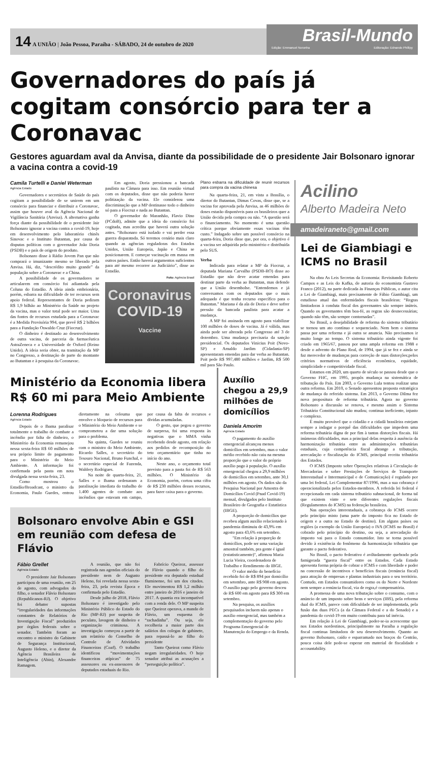14 A UNIÃO | João Pessoa, Paraíba - SÁBADO, 24 de outubro de 2020
Brasil-Mundo
Edição: Emmanuel Noronha Editoração: Ednando Phillipy
Governadores do país já cogitam consórcio para ter a Coronavac
Gestores aguardam aval da Anvisa, diante da possibilidade de o presidente Jair Bolsonaro ignorar a vacina contra a covid-19
Camila Turtelli e Daniel Weterman
Agência Estado
Governadores e secretários de Saúde do país cogitam a possibilidade de se unirem em um consórcio para financiar e distribuir a Coronavac, assim que houver aval da Agência Nacional de Vigilância Sanitária (Anvisa). A alternativa ganha força diante da possibilidade de o presidente Jair Bolsonaro ignorar a vacina contra a covid-19, hoje em desenvolvimento pelo laboratório chinês Sinovac e o Instituto Butantan, por causa de disputas políticas com o governador João Doria (PSDB) e o país de origem do produto.
Bolsonaro disse à Rádio Jovem Pan que não comprará o imunizante mesmo se liberado pela Anvisa. Há, diz, “descrédito muito grande” da população sobre a Coronavac e a China.
A possibilidade de os governadores se articularem em consórcio foi adiantada pela Coluna do Estadão. A ideia ainda embrionária, porém, esbarra na dificuldade de ter recursos sem apoio federal. Representantes de Doria pediram R$ 1,9 bilhão ao Ministério da Saúde no projeto da vacina, mas o valor total pode ser maior. Uma das fontes de recursos estudada para a Coronavac é a Medida Provisória 994, que prevê R$ 2 bilhões para a Fundação Oswaldo Cruz (Fiocruz).
O dinheiro é destinado ao desenvolvimento de outra vacina, de parceria da farmacêutica AstraZeneca e a Universidade de Oxford (Reino Unido). A ideia seria obter, na tramitação da MP no Congresso, a destinação de parte do montante ao Butantan e à pesquisa da Coronavac.
Em agosto, Doria pressionou a bancada paulista na Câmara para isso. Em reunião virtual com os deputados, disse que não poderia haver politização da vacina. Ele considerou uma discriminação que a MP destinasse todo o dinheiro só para a Fiocruz e nada ao Butantan.
O governador do Maranhão, Flavio Dino (PCdoB), admite que a ideia do consórcio foi cogitada, mas acredita que haverá outra solução antes. “Bolsonaro está isolado e vai perder essa guerra disparatada. Só teremos cenário mais claro quando as agências reguladoras dos Estados Unidos, União Europeia, Japão e China se posicionarem. E começar vacinação em massa em outros países. Então haverá argumentos suficientes para até mesmo recorrer ao Judiciário”, disse ao Estadão.
Foto: Agência Brasil
Coronavirus
COVID-19
Vaccine
Plano esbarra na dificuldade de reunir recursos para compra da vacina chinesa
Na quarta-feira, 21, em vista a Brasília, o diretor do Butantan, Dimas Covas, disse que, se a vacina for aprovada pela Anvisa, as 46 milhões de doses estarão disponíveis para os brasileiros quer a União decida pela compra ou não. “A questão será o financiamento. No momento é uma questão crítica porque obviamente essas vacinas têm custo.” Indagado sobre um possível consórcio na quarta-feira, Doria disse que, por ora, o objetivo é a vacina ser adquirida pelo ministério e distribuída pelo SUS.
Verba
Indicada para relatar a MP da Fiocruz, a deputada Mariana Carvalho (PSDB-RO) disse ao Estadão que não deve acatar emendas para destinar parte da verba ao Butantan, mas defende que a União desembolse. “Entendemos e já conversamos com os deputados que o mais adequado é que tenha recurso específico para o Butantan.” Mariana é da ala de Doria e deve sofrer pressão da bancada paulista para acatar a mudança.
A MP foi assinada em agosto para viabilizar 100 milhões de doses de vacina. Já é válida, mas ainda pode ser alterada pelo Congresso até 3 de dezembro. Uma mudança precisaria da sanção presidencial. Os deputados Vinicius Poit (Novo-SP) e Arnaldo Jardim (Cidadania-SP) apresentaram emendas para dar verba ao Butantan. Poit pede R$ 997,480 milhões e Jardim, R$ 500 mil para São Paulo.
Ministério da Economia libera R$ 60 mi para Meio Ambiente
Lorenna Rodrigues
Agência Estado
Depois de o Ibama paralisar totalmente o trabalho de combate a incêndio por falta de dinheiro, o Ministério da Economia remanejou nessa sexta-feira R$ 60 milhões de seu próprio limite de pagamento para o Ministério do Meio Ambiente. A informação foi confirmada pela pasta em nota divulgada nessa sexta-feira, 23.
Como mostrou o Estadão/Broadcast, o ministro da Economia, Paulo Guedes, entrou diretamente na celeuma que envolve o bloqueio de recursos para o Ministério do Meio Ambiente e se comprometeu a dar uma solução para o problema.
Na quinta, Guedes se reuniu com o ministro do Meio Ambiente, Ricardo Salles, o secretário do Tesouro Nacional, Bruno Funchal, e o secretário especial de Fazenda, Waldery Rodrigues.
Na noite de quarta-feira, 21, Salles e o Ibama ordenaram a paralisação imediata do trabalho de 1.400 agentes de combate aos incêndios que estavam em campo, por causa da falta de recursos e dívidas acumuladas.
O gesto, que pegou o governo de surpresa, foi uma resposta às negativas que o MMA vinha recebendo desde agosto, em relação aos pedidos de recomposição do teto orçamentário que tinha no início do ano.
Neste ano, o orçamento total previsto para a pasta foi de R$ 563 milhões. O Ministério da Economia, porém, cortou uma cifra de R$ 230 milhões desses recursos, para fazer caixa para o governo.
Bolsonaro envolve Abin e GSI em reunião com defesa de Flávio
Fábio Grellet
Agência Estado
O presidente Jair Bolsonaro participou de uma reunião, em 25 de agosto, com advogados do filho, o senador Flávio Bolsonaro (Republicanos-RJ). O objetivo foi debater supostas “irregularidades das informações constantes de Relatórios de Investigação Fiscal” produzidos por órgãos federais sobre o senador. Também foram ao encontro o ministro do Gabinete de Segurança Institucional, Augusto Heleno, e o diretor da Agência Brasileira de Inteligência (Abin), Alexandre Ramagem.
A reunião, que não foi registrada nas agendas oficiais do presidente nem de Augusto Heleno, foi revelada nessa sexta-feira, 23, pela revista Época e confirmada pelo Estadão.
Desde julho de 2018, Flávio Bolsonaro é investigado pelo Ministério Público do Estado do Rio (MP-RJ) por suspeita de peculato, lavagem de dinheiro e organização criminosa. A investigação começou a partir de um relatório do Conselho de Controle de Atividades Financeiras (Coaf). O trabalho identificou “movimentações financeiras atípicas” de 75 assessores ou ex-assessores de deputados estaduais do Rio.
Fabrício Queiroz, assessor de Flávio quando o filho do presidente era deputado estadual fluminense, foi um dos citados. Ele movimentou R$ 1,2 milhão entre janeiro de 2016 e janeiro de 2017. A quantia era incompatível com a renda dele. O MP suspeita que Queiroz operava, a mando de Flávio, um esquema de “rachadinha”. Ou seja, ele recolheria a maior parte dos salários dos colegas de gabinete, para repassá-lo ao filho do presidente
Tanto Queiroz como Flávio negam irregularidades. O hoje senador atribui as acusações a “perseguição política”.
Auxílio chegou a 29,9 milhões de domicílios
Daniela Amorim
Agência Estado
O pagamento do auxílio emergencial alcançou menos domicílios em setembro, mas o valor médio recebido não caiu na mesma proporção que o valor do próprio auxílio pago à população. O auxílio emergencial chegou a 29,9 milhões de domicílios em setembro, ante 30,1 milhões em agosto. Os dados são da Pesquisa Nacional por Amostra de Domicílios Covid (Pnad Covid-19) mensal, divulgados pelo Instituto Brasileiro de Geografia e Estatística (IBGE).
A proporção de domicílios que recebeu algum auxílio relacionado à pandemia diminuiu de 43,9% em agosto para 43,6% em setembro.
"Em relação à proporção de domicílios, pode ser uma variação amostral também, pra gente é igual (estatisticamente)", afirmou Maria Lucia Vieira, coordenadora de Trabalho e Rendimento do IBGE.
O valor médio do benefício recebido foi de R$ 894 por domicílio em setembro, ante R$ 908 em agosto. O auxílio pago pelo governo desceu de R$ 600 em agosto para R$ 300 em setembro.
Na pesquisa, os auxílios pesquisados incluem não apenas o auxílio emergencial, mas também a complementação do governo pelo Programa Emergencial de Manutenção do Emprego e da Renda.
Acilino
Alberto Madeira Neto
amadeiraneto@gmail.com
Lei de Giambiagi e ICMS no Brasil
Na obra As Leis Secretas da Economia: Revisitando Roberto Campos e as Leis do Kafka, de autoria do economista Gustavo Franco (2012), na parte dedicada às Finanças Públicas, o autor cita a Lei de Giambiagi, mais precisamente de Fábio Giambiagi, um estudioso atual das enfermidades fiscais brasileiras: “Regras limitadoras à conduta fiscal dos governantes são sempre inúteis. Quando os governantes têm boa-fé, as regras são desnecessárias; quando não têm, são sempre contornadas”.
No Brasil, a desejabilidade de reforma do sistema tributário se tornou um ato contínuo e sequenciado. Nem bem o sistema passa por uma reforma e já outra se anuncia. Não precisamos ir muito longe ao tempo. O sistema tributário ainda vigente foi criado em 1965/67, passou por uma ampla reforma em 1988 e desde o advento do Plano Real, de 1994, que já se fez e ainda se faz merecedor de mudanças para correção de suas distorções;pelos critérios normativos de eficiência econômica, equidade, simplicidade e competitividade fiscal.
Estamos em 2020, um quarto de século se passou desde que o Governo FHC, em 1995, propôs mudança na sistemática de tributação do País. Em 2003, o Governo Lula tentou realizar uma outra reforma. Em 2010, o Senado apresentou proposta estratégica de mudança do referido sistema. Em 2013, o Governo Dilma fez nova propositura de reforma tributária. Agora no governo Bolsonaro a discussão se renova, e mesmo assim o Sistema Tributário Constitucional não mudou; continua ineficiente, injusto e complexo.
É muito provável que o cidadão e a cidadã brasileira estejam sempre a indagar o porquê das dificuldades que impedem uma reforma tributária digna de por fim à tantas distorções fiscais. Há inúmeras dificuldades, mas a principal delas respeita à ausência da harmonização tributária entre as administrações tributárias estaduais, cuja competência fiscal abrange a tributação, arrecadação e fiscalização do ICMS, principal receita tributária dos Estados.
O ICMS (Imposto sobre Operações relativas à Circulação de Mercadorias e sobre Prestações de Serviços de Transporte Interestadual e Intermunicipal e de Comunicação) é regulado por uma lei federal, Lei Complementar 87/1996, mas a sua cobrança é operacionalizada pelos Estados-membros. A referida lei federal é recepcionada em cada sistema tributário subnacional, de forma tal que existem vinte e sete diferentes regulações fiscais (Regulamentos do ICMS) na federação brasileira.
Nas operações interestaduais, a cobrança do ICMS ocorre pelo princípio misto (uma parte do imposto fica no Estado de origem e a outra no Estado de destino). Em alguns países ou regiões (a exemplo da União Europeia) o IVA (ICMS no Brasil) é cobrado pelo princípio do destino, ou seja, a arrecadação do imposto vai para o Estado consumidor. Isto se torna possível devido à existência do fenômeno da harmonização tributária que garante o pacto federativo.
No Brasil, o pacto federativo é aviltadamente quebrado pela famigerada “guerra fiscal” entre os Estados. Cada Estado apresenta forma própria de cobrar o ICMS e com liberdade e poder na concessão de incentivos e benefícios fiscais (renúncia fiscal) para atração de empresas e plantas industriais para o seu território. Contudo, em Estados consumidores como os do Norte e Nordeste nem sempre a renúncia fiscal, via de regra,é compensatória.
A promessa de uma nova tributação sobre o consumo, com o anúncio de um imposto sobre bens e serviços (IBS), pela reforma dual do ICMS, parece com dificuldade de ser implementada, pela fusão das duas PECs (a da Câmara Federal e a do Senado) e a pandemia do covid-19 em muito contribuiu para tal inércia.
Em relação à Lei de Giambiagi, poder-se-ia acrescentar que nos Estados nordestinos, principalmente na Paraíba a regulação fiscal continua limitadora de seu desenvolvimento. Quanto ao governo Bolsonaro, caído e esparramado nos braços do Centrão, pouca coisa dele pode-se esperar em material de fiscalidade e accountability.